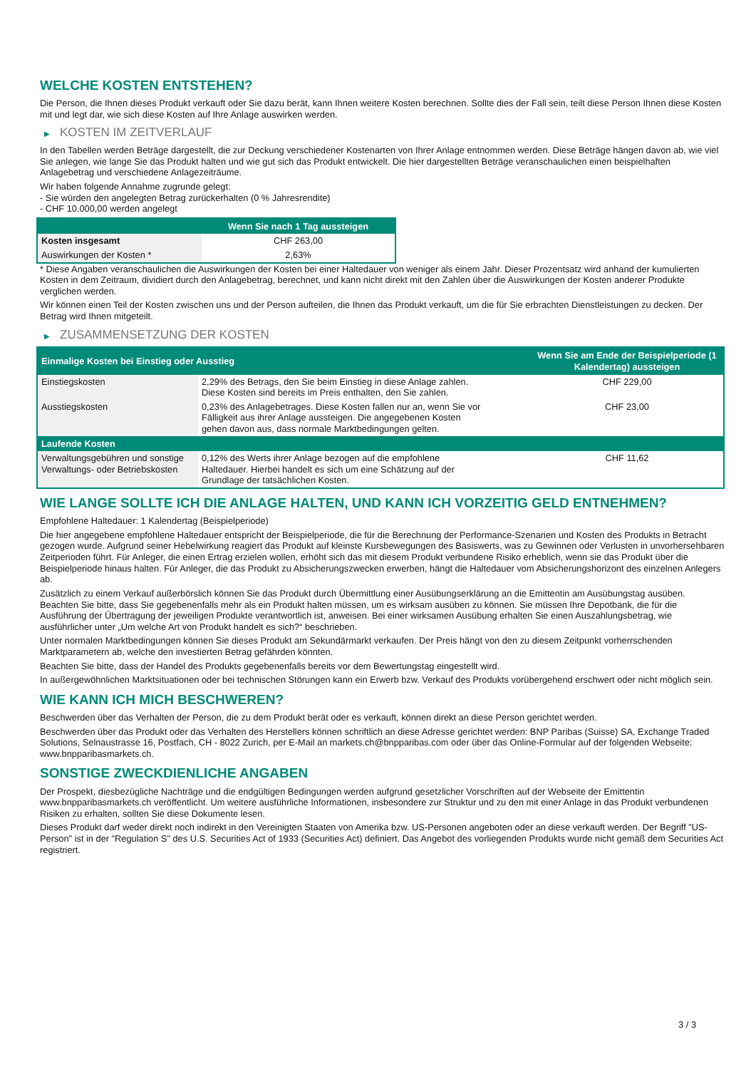WELCHE KOSTEN ENTSTEHEN?
Die Person, die Ihnen dieses Produkt verkauft oder Sie dazu berät, kann Ihnen weitere Kosten berechnen. Sollte dies der Fall sein, teilt diese Person Ihnen diese Kosten mit und legt dar, wie sich diese Kosten auf Ihre Anlage auswirken werden.
▶ KOSTEN IM ZEITVERLAUF
In den Tabellen werden Beträge dargestellt, die zur Deckung verschiedener Kostenarten von Ihrer Anlage entnommen werden. Diese Beträge hängen davon ab, wie viel Sie anlegen, wie lange Sie das Produkt halten und wie gut sich das Produkt entwickelt. Die hier dargestellten Beträge veranschaulichen einen beispielhaften Anlagebetrag und verschiedene Anlagezeiträume.
Wir haben folgende Annahme zugrunde gelegt:
- Sie würden den angelegten Betrag zurückerhalten (0 % Jahresrendite)
- CHF 10.000,00 werden angelegt
| | Wenn Sie nach 1 Tag aussteigen |
| --- | --- |
| Kosten insgesamt | CHF 263,00 |
| Auswirkungen der Kosten * | 2,63% |
* Diese Angaben veranschaulichen die Auswirkungen der Kosten bei einer Haltedauer von weniger als einem Jahr. Dieser Prozentsatz wird anhand der kumulierten Kosten in dem Zeitraum, dividiert durch den Anlagebetrag, berechnet, und kann nicht direkt mit den Zahlen über die Auswirkungen der Kosten anderer Produkte verglichen werden.
Wir können einen Teil der Kosten zwischen uns und der Person aufteilen, die Ihnen das Produkt verkauft, um die für Sie erbrachten Dienstleistungen zu decken. Der Betrag wird Ihnen mitgeteilt.
▶ ZUSAMMENSETZUNG DER KOSTEN
| Einmalige Kosten bei Einstieg oder Ausstieg | | Wenn Sie am Ende der Beispielperiode (1 Kalendertag) aussteigen |
| --- | --- | --- |
| Einstiegskosten | 2,29% des Betrags, den Sie beim Einstieg in diese Anlage zahlen. Diese Kosten sind bereits im Preis enthalten, den Sie zahlen. | CHF 229,00 |
| Ausstiegskosten | 0,23% des Anlagebetrages. Diese Kosten fallen nur an, wenn Sie vor Fälligkeit aus ihrer Anlage aussteigen. Die angegebenen Kosten gehen davon aus, dass normale Marktbedingungen gelten. | CHF 23,00 |
| Laufende Kosten | | |
| Verwaltungsgebühren und sonstige Verwaltungs- oder Betriebskosten | 0,12% des Werts ihrer Anlage bezogen auf die empfohlene Haltedauer. Hierbei handelt es sich um eine Schätzung auf der Grundlage der tatsächlichen Kosten. | CHF 11,62 |
WIE LANGE SOLLTE ICH DIE ANLAGE HALTEN, UND KANN ICH VORZEITIG GELD ENTNEHMEN?
Empfohlene Haltedauer: 1 Kalendertag (Beispielperiode)
Die hier angegebene empfohlene Haltedauer entspricht der Beispielperiode, die für die Berechnung der Performance-Szenarien und Kosten des Produkts in Betracht gezogen wurde. Aufgrund seiner Hebelwirkung reagiert das Produkt auf kleinste Kursbewegungen des Basiswerts, was zu Gewinnen oder Verlusten in unvorhersehbaren Zeitperioden führt. Für Anleger, die einen Ertrag erzielen wollen, erhöht sich das mit diesem Produkt verbundene Risiko erheblich, wenn sie das Produkt über die Beispielperiode hinaus halten. Für Anleger, die das Produkt zu Absicherungszwecken erwerben, hängt die Haltedauer vom Absicherungshorizont des einzelnen Anlegers ab.
Zusätzlich zu einem Verkauf außerbörslich können Sie das Produkt durch Übermittlung einer Ausübungserklärung an die Emittentin am Ausübungstag ausüben. Beachten Sie bitte, dass Sie gegebenenfalls mehr als ein Produkt halten müssen, um es wirksam ausüben zu können. Sie müssen Ihre Depotbank, die für die Ausführung der Übertragung der jeweiligen Produkte verantwortlich ist, anweisen. Bei einer wirksamen Ausübung erhalten Sie einen Auszahlungsbetrag, wie ausführlicher unter „Um welche Art von Produkt handelt es sich?“ beschrieben.
Unter normalen Marktbedingungen können Sie dieses Produkt am Sekundärmarkt verkaufen. Der Preis hängt von den zu diesem Zeitpunkt vorherrschenden Marktparametern ab, welche den investierten Betrag gefährden könnten.
Beachten Sie bitte, dass der Handel des Produkts gegebenenfalls bereits vor dem Bewertungstag eingestellt wird.
In außergewöhnlichen Marktsituationen oder bei technischen Störungen kann ein Erwerb bzw. Verkauf des Produkts vorübergehend erschwert oder nicht möglich sein.
WIE KANN ICH MICH BESCHWEREN?
Beschwerden über das Verhalten der Person, die zu dem Produkt berät oder es verkauft, können direkt an diese Person gerichtet werden.
Beschwerden über das Produkt oder das Verhalten des Herstellers können schriftlich an diese Adresse gerichtet werden: BNP Paribas (Suisse) SA, Exchange Traded Solutions, Selnaustrasse 16, Postfach, CH - 8022 Zurich, per E-Mail an markets.ch@bnpparibas.com oder über das Online-Formular auf der folgenden Webseite: www.bnpparibasmarkets.ch.
SONSTIGE ZWECKDIENLICHE ANGABEN
Der Prospekt, diesbezügliche Nachträge und die endgültigen Bedingungen werden aufgrund gesetzlicher Vorschriften auf der Webseite der Emittentin www.bnpparibasmarkets.ch veröffentlicht. Um weitere ausführliche Informationen, insbesondere zur Struktur und zu den mit einer Anlage in das Produkt verbundenen Risiken zu erhalten, sollten Sie diese Dokumente lesen.
Dieses Produkt darf weder direkt noch indirekt in den Vereinigten Staaten von Amerika bzw. US-Personen angeboten oder an diese verkauft werden. Der Begriff "US-Person" ist in der "Regulation S" des U.S. Securities Act of 1933 (Securities Act) definiert. Das Angebot des vorliegenden Produkts wurde nicht gemäß dem Securities Act registriert.
3 / 3